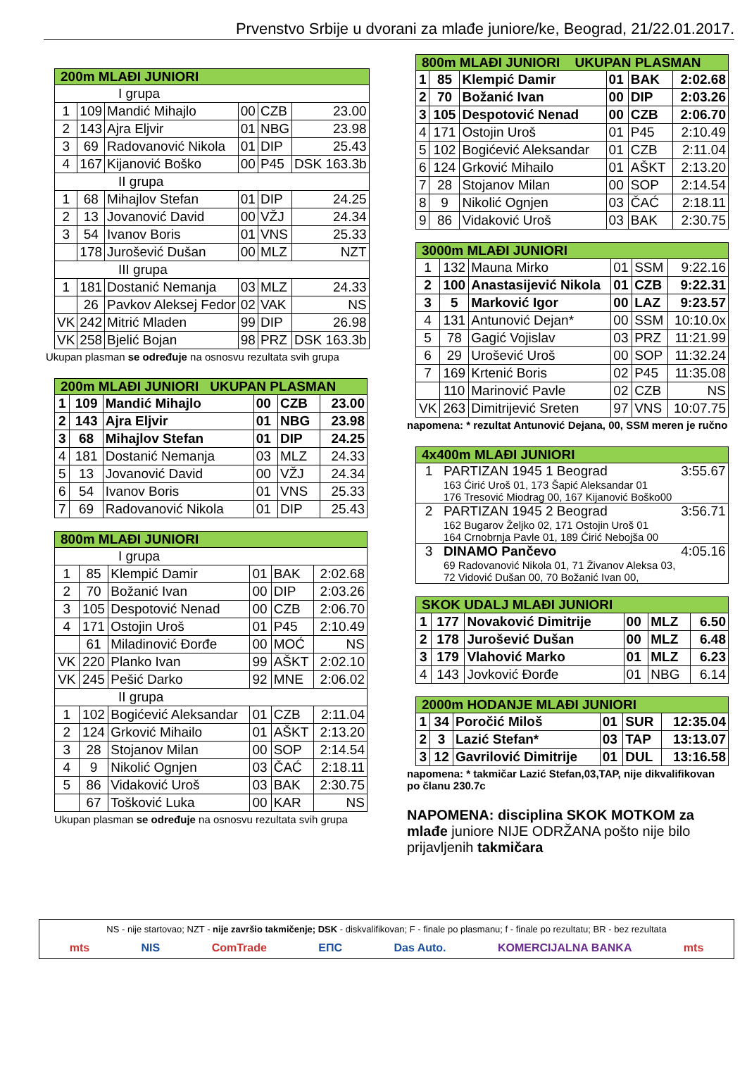Prvenstvo Srbije u dvorani za mlađe juniore/ke, Beograd, 21/22.01.2017.
| 200m MLAĐI JUNIORI | | | | | |
| --- | --- | --- | --- | --- | --- |
| I grupa | | | | | |
| 1 | 109 | Mandić Mihajlo | 00 | CZB | 23.00 |
| 2 | 143 | Ajra Eljvir | 01 | NBG | 23.98 |
| 3 | 69 | Radovanović Nikola | 01 | DIP | 25.43 |
| 4 | 167 | Kijanović Boško | 00 | P45 | DSK 163.3b |
| II grupa | | | | | |
| 1 | 68 | Mihajlov Stefan | 01 | DIP | 24.25 |
| 2 | 13 | Jovanović David | 00 | VŽJ | 24.34 |
| 3 | 54 | Ivanov Boris | 01 | VNS | 25.33 |
| | 178 | Jurošević Dušan | 00 | MLZ | NZT |
| III grupa | | | | | |
| 1 | 181 | Dostanić Nemanja | 03 | MLZ | 24.33 |
| | 26 | Pavkov Aleksej Fedor | 02 | VAK | NS |
| VK | 242 | Mitrić Mladen | 99 | DIP | 26.98 |
| VK | 258 | Bjelić Bojan | 98 | PRZ | DSK 163.3b |
Ukupan plasman se određuje na osnosvu rezultata svih grupa
| 200m MLAĐI JUNIORI UKUPAN PLASMAN | | | | | |
| --- | --- | --- | --- | --- | --- |
| 1 | 109 | Mandić Mihajlo | 00 | CZB | 23.00 |
| 2 | 143 | Ajra Eljvir | 01 | NBG | 23.98 |
| 3 | 68 | Mihajlov Stefan | 01 | DIP | 24.25 |
| 4 | 181 | Dostanić Nemanja | 03 | MLZ | 24.33 |
| 5 | 13 | Jovanović David | 00 | VŽJ | 24.34 |
| 6 | 54 | Ivanov Boris | 01 | VNS | 25.33 |
| 7 | 69 | Radovanović Nikola | 01 | DIP | 25.43 |
| 800m MLAĐI JUNIORI | | | | | |
| --- | --- | --- | --- | --- | --- |
| I grupa | | | | | |
| 1 | 85 | Klempić Damir | 01 | BAK | 2:02.68 |
| 2 | 70 | Božanić Ivan | 00 | DIP | 2:03.26 |
| 3 | 105 | Despotović Nenad | 00 | CZB | 2:06.70 |
| 4 | 171 | Ostojin Uroš | 01 | P45 | 2:10.49 |
| | 61 | Miladinović Đorđe | 00 | MOĆ | NS |
| VK | 220 | Planko Ivan | 99 | AŠKT | 2:02.10 |
| VK | 245 | Pešić Darko | 92 | MNE | 2:06.02 |
| II grupa | | | | | |
| 1 | 102 | Bogićević Aleksandar | 01 | CZB | 2:11.04 |
| 2 | 124 | Grković Mihailo | 01 | AŠKT | 2:13.20 |
| 3 | 28 | Stojanov Milan | 00 | SOP | 2:14.54 |
| 4 | 9 | Nikolić Ognjen | 03 | ČAĆ | 2:18.11 |
| 5 | 86 | Vidaković Uroš | 03 | BAK | 2:30.75 |
| | 67 | Tošković Luka | 00 | KAR | NS |
Ukupan plasman se određuje na osnosvu rezultata svih grupa
| 800m MLAĐI JUNIORI UKUPAN PLASMAN | | | | | |
| --- | --- | --- | --- | --- | --- |
| 1 | 85 | Klempić Damir | 01 | BAK | 2:02.68 |
| 2 | 70 | Božanić Ivan | 00 | DIP | 2:03.26 |
| 3 | 105 | Despotović Nenad | 00 | CZB | 2:06.70 |
| 4 | 171 | Ostojin Uroš | 01 | P45 | 2:10.49 |
| 5 | 102 | Bogićević Aleksandar | 01 | CZB | 2:11.04 |
| 6 | 124 | Grković Mihailo | 01 | AŠKT | 2:13.20 |
| 7 | 28 | Stojanov Milan | 00 | SOP | 2:14.54 |
| 8 | 9 | Nikolić Ognjen | 03 | ČAĆ | 2:18.11 |
| 9 | 86 | Vidaković Uroš | 03 | BAK | 2:30.75 |
| 3000m MLAĐI JUNIORI | | | | | |
| --- | --- | --- | --- | --- | --- |
| 1 | 132 | Mauna Mirko | 01 | SSM | 9:22.16 |
| 2 | 100 | Anastasijević Nikola | 01 | CZB | 9:22.31 |
| 3 | 5 | Marković Igor | 00 | LAZ | 9:23.57 |
| 4 | 131 | Antunović Dejan* | 00 | SSM | 10:10.0x |
| 5 | 78 | Gagić Vojislav | 03 | PRZ | 11:21.99 |
| 6 | 29 | Urošević Uroš | 00 | SOP | 11:32.24 |
| 7 | 169 | Krtenić Boris | 02 | P45 | 11:35.08 |
| | 110 | Marinović Pavle | 02 | CZB | NS |
| VK | 263 | Dimitrijević Sreten | 97 | VNS | 10:07.75 |
napomena: * rezultat Antunović Dejana, 00, SSM meren je ručno
| 4x400m MLAĐI JUNIORI | | |
| --- | --- | --- |
| 1 | PARTIZAN 1945 1 Beograd 163 Ćirić Uroš 01, 173 Šapić Aleksandar 01 176 Tresović Miodrag 00, 167 Kijanović Boško00 | 3:55.67 |
| 2 | PARTIZAN 1945 2 Beograd 162 Bugarov Željko 02, 171 Ostojin Uroš 01 164 Crnobrnja Pavle 01, 189 Ćirić Nebojša 00 | 3:56.71 |
| 3 | DINAMO Pančevo 69 Radovanović Nikola 01, 71 Živanov Aleksa 03, 72 Vidović Dušan 00, 70 Božanić Ivan 00, | 4:05.16 |
| SKOK UDALJ MLAĐI JUNIORI | | | | | |
| --- | --- | --- | --- | --- | --- |
| 1 | 177 | Novaković Dimitrije | 00 | MLZ | 6.50 |
| 2 | 178 | Jurošević Dušan | 00 | MLZ | 6.48 |
| 3 | 179 | Vlahović Marko | 01 | MLZ | 6.23 |
| 4 | 143 | Jovković Đorđe | 01 | NBG | 6.14 |
| 2000m HODANJE MLAĐI JUNIORI | | | | | |
| --- | --- | --- | --- | --- | --- |
| 1 | 34 | Poročić Miloš | 01 | SUR | 12:35.04 |
| 2 | 3 | Lazić Stefan* | 03 | TAP | 13:13.07 |
| 3 | 12 | Gavrilović Dimitrije | 01 | DUL | 13:16.58 |
napomena: * takmičar Lazić Stefan,03,TAP, nije dikvalifikovan
po članu 230.7c
NAPOMENA: disciplina SKOK MOTKOM za mlađe juniore NIJE ODRŽANA pošto nije bilo prijavljenih takmičara
NS - nije startovao; NZT - nije završio takmičenje; DSK - diskvalifikovan; F - finale po plasmanu; f - finale po rezultatu; BR - bez rezultata
mts NIS ComTrade EПС Das Auto. KOMERCIJALNA BANKA mts